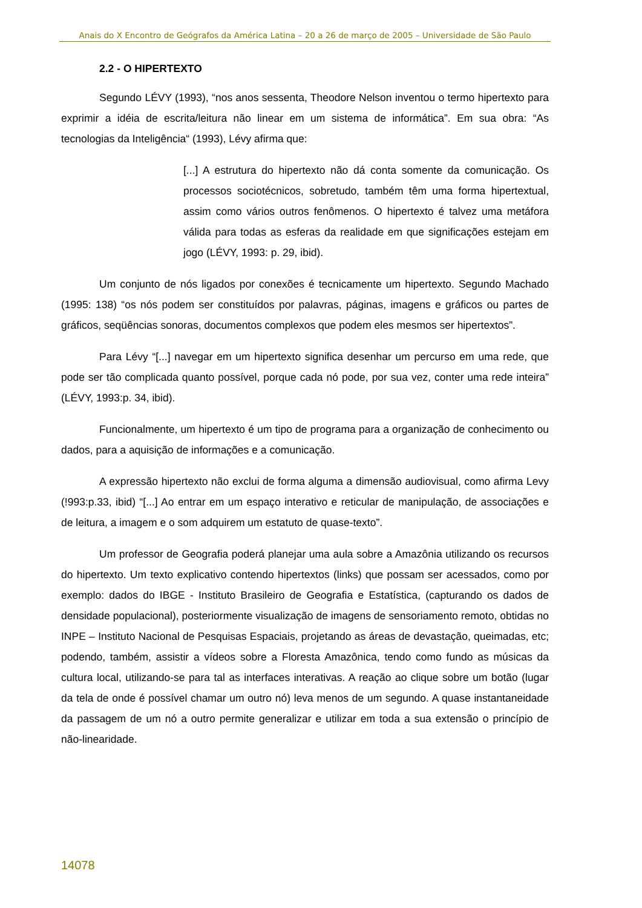Anais do X Encontro de Geógrafos da América Latina – 20 a 26 de março de 2005 – Universidade de São Paulo
2.2 - O HIPERTEXTO
Segundo LÉVY (1993), “nos anos sessenta, Theodore Nelson inventou o termo hipertexto para exprimir a idéia de escrita/leitura não linear em um sistema de informática”. Em sua obra: “As tecnologias da Inteligência“ (1993), Lévy afirma que:
[...] A estrutura do hipertexto não dá conta somente da comunicação. Os processos sociotécnicos, sobretudo, também têm uma forma hipertextual, assim como vários outros fenômenos. O hipertexto é talvez uma metáfora válida para todas as esferas da realidade em que significações estejam em jogo (LÉVY, 1993: p. 29, ibid).
Um conjunto de nós ligados por conexões é tecnicamente um hipertexto. Segundo Machado (1995: 138) “os nós podem ser constituídos por palavras, páginas, imagens e gráficos ou partes de gráficos, seqüências sonoras, documentos complexos que podem eles mesmos ser hipertextos”.
Para Lévy “[...] navegar em um hipertexto significa desenhar um percurso em uma rede, que pode ser tão complicada quanto possível, porque cada nó pode, por sua vez, conter uma rede inteira” (LÉVY, 1993:p. 34, ibid).
Funcionalmente, um hipertexto é um tipo de programa para a organização de conhecimento ou dados, para a aquisição de informações e a comunicação.
A expressão hipertexto não exclui de forma alguma a dimensão audiovisual, como afirma Levy (!993:p.33, ibid) “[...] Ao entrar em um espaço interativo e reticular de manipulação, de associações e de leitura, a imagem e o som adquirem um estatuto de quase-texto”.
Um professor de Geografia poderá planejar uma aula sobre a Amazônia utilizando os recursos do hipertexto. Um texto explicativo contendo hipertextos (links) que possam ser acessados, como por exemplo: dados do IBGE - Instituto Brasileiro de Geografia e Estatística, (capturando os dados de densidade populacional), posteriormente visualização de imagens de sensoriamento remoto, obtidas no INPE – Instituto Nacional de Pesquisas Espaciais, projetando as áreas de devastação, queimadas, etc; podendo, também, assistir a vídeos sobre a Floresta Amazônica, tendo como fundo as músicas da cultura local, utilizando-se para tal as interfaces interativas. A reação ao clique sobre um botão (lugar da tela de onde é possível chamar um outro nó) leva menos de um segundo. A quase instantaneidade da passagem de um nó a outro permite generalizar e utilizar em toda a sua extensão o princípio de não-linearidade.
14078